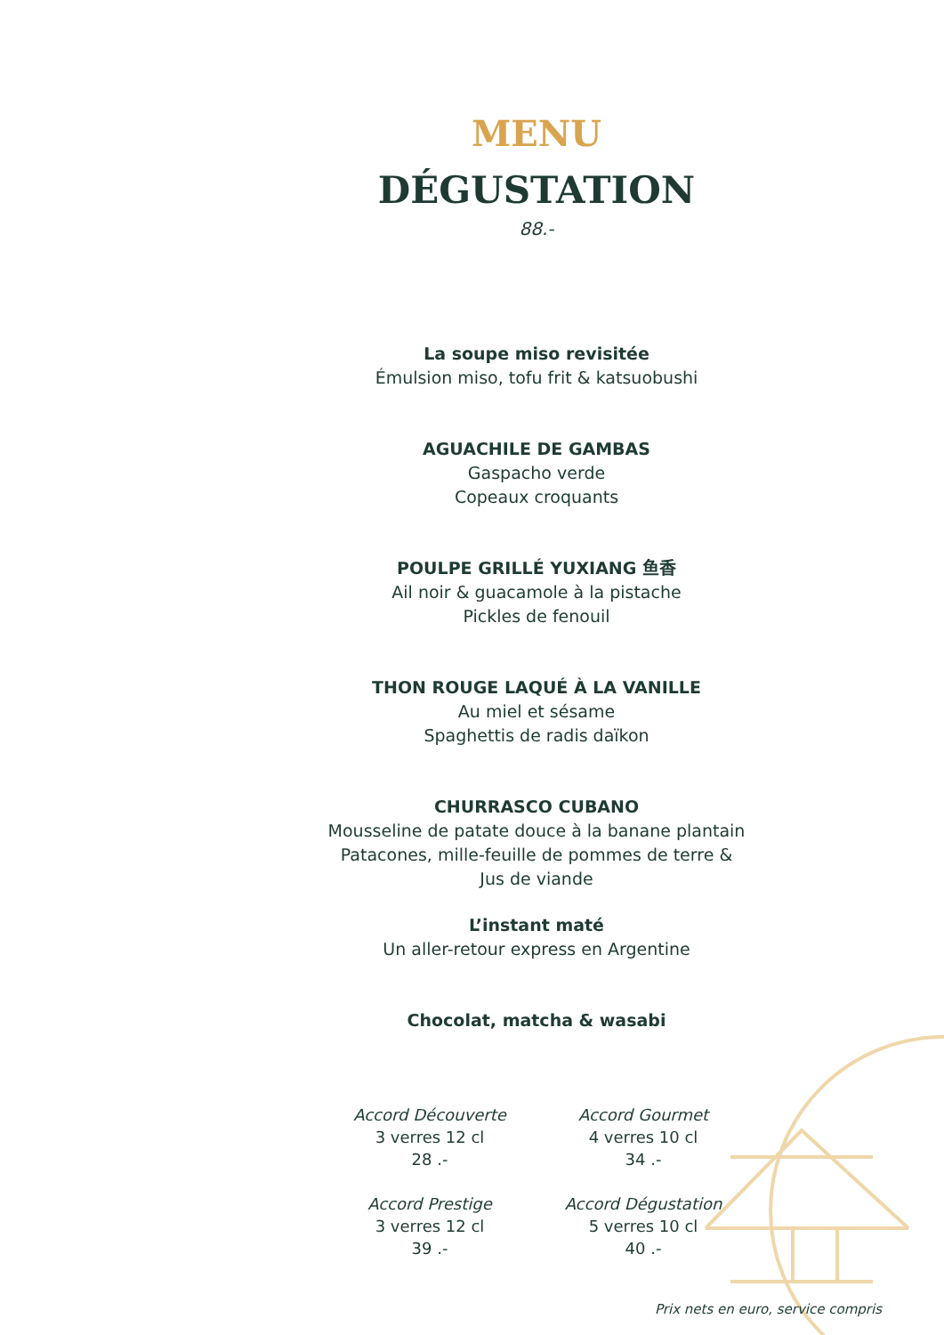MENU
DÉGUSTATION
88.-
La soupe miso revisitée
Émulsion miso, tofu frit & katsuobushi
AGUACHILE DE GAMBAS
Gaspacho verde
Copeaux croquants
POULPE GRILLÉ YUXIANG 鱼香
Ail noir & guacamole à la pistache
Pickles de fenouil
THON ROUGE LAQUÉ À LA VANILLE
Au miel et sésame
Spaghettis de radis daïkon
CHURRASCO CUBANO
Mousseline de patate douce à la banane plantain
Patacones, mille-feuille de pommes de terre &
Jus de viande
L’instant maté
Un aller-retour express en Argentine
Chocolat, matcha & wasabi
Accord Découverte
3 verres 12 cl
28 .-
Accord Gourmet
4 verres 10 cl
34 .-
Accord Prestige
3 verres 12 cl
39 .-
Accord Dégustation
5 verres 10 cl
40 .-
Prix nets en euro, service compris